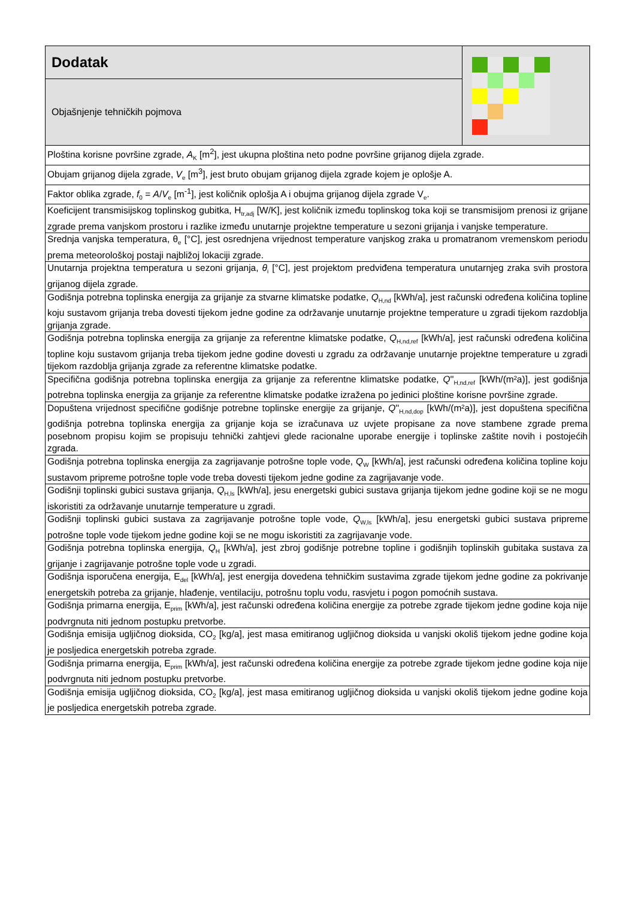| Dodatak | |
| Objašnjenje tehničkih pojmova | |
| Ploština korisne površine zgrade, A<sub>K</sub> [m<sup>2</sup>], jest ukupna ploština neto podne površine grijanog dijela zgrade. | |
| Obujam grijanog dijela zgrade, V<sub>e</sub> [m<sup>3</sup>], jest bruto obujam grijanog dijela zgrade kojem je oplošje A. | |
| Faktor oblika zgrade, f<sub>0</sub> = A / V<sub>e</sub> [m<sup>-1</sup>], jest količnik oplošja A i obujma grijanog dijela zgrade V<sub>e</sub>. | |
| Koeficijent transmisijskog toplinskog gubitka, H<sub>tr,adj</sub> [W/K], jest količnik između toplinskog toka koji se transmisijom prenosi iz grijane zgrade prema vanjskom prostoru i razlike između unutarnje projektne temperature u sezoni grijanja i vanjske temperature. | |
| Srednja vanjska temperatura, θ<sub>e</sub> [°C], jest osrednjena vrijednost temperature vanjskog zraka u promatranom vremenskom periodu prema meteorološkoj postaji najbližoj lokaciji zgrade. | |
| Unutarnja projektna temperatura u sezoni grijanja, θ<sub>i</sub> [°C], jest projektom predviđena temperatura unutarnjeg zraka svih prostora grijanog dijela zgrade. | |
| Godišnja potrebna toplinska energija za grijanje za stvarne klimatske podatke, Q<sub>H,nd</sub> [kWh/a], jest računski određena količina topline koju sustavom grijanja treba dovesti tijekom jedne godine za održavanje unutarnje projektne temperature u zgradi tijekom razdoblja grijanja zgrade. | |
| Godišnja potrebna toplinska energija za grijanje za referentne klimatske podatke, Q<sub>H,nd,ref</sub> [kWh/a], jest računski određena količina topline koju sustavom grijanja treba tijekom jedne godine dovesti u zgradu za održavanje unutarnje projektne temperature u zgradi tijekom razdoblja grijanja zgrade za referentne klimatske podatke. | |
| Specifična godišnja potrebna toplinska energija za grijanje za referentne klimatske podatke, Q ''<sub>H,nd,ref</sub> [kWh/(m²a)], jest godišnja potrebna toplinska energija za grijanje za referentne klimatske podatke izražena po jedinici ploštine korisne površine zgrade. | |
| Dopuštena vrijednost specifične godišnje potrebne toplinske energije za grijanje, Q ''<sub>H,nd,dop</sub> [kWh/(m²a)], jest dopuštena specifična godišnja potrebna toplinska energija za grijanje koja se izračunava uz uvjete propisane za nove stambene zgrade prema posebnom propisu kojim se propisuju tehnički zahtjevi glede racionalne uporabe energije i toplinske zaštite novih i postojećih zgrada. | |
| Godišnja potrebna toplinska energija za zagrijavanje potrošne tople vode, Q<sub>W</sub> [kWh/a], jest računski određena količina topline koju sustavom pripreme potrošne tople vode treba dovesti tijekom jedne godine za zagrijavanje vode. | |
| Godišnji toplinski gubici sustava grijanja, Q<sub>H,ls</sub> [kWh/a], jesu energetski gubici sustava grijanja tijekom jedne godine koji se ne mogu iskoristiti za održavanje unutarnje temperature u zgradi. | |
| Godišnji toplinski gubici sustava za zagrijavanje potrošne tople vode, Q<sub>W,ls</sub> [kWh/a], jesu energetski gubici sustava pripreme potrošne tople vode tijekom jedne godine koji se ne mogu iskoristiti za zagrijavanje vode. | |
| Godišnja potrebna toplinska energija, Q<sub>H</sub> [kWh/a], jest zbroj godišnje potrebne topline i godišnjih toplinskih gubitaka sustava za grijanje i zagrijavanje potrošne tople vode u zgradi. | |
| Godišnja isporučena energija, E<sub>del</sub> [kWh/a], jest energija dovedena tehničkim sustavima zgrade tijekom jedne godine za pokrivanje energetskih potreba za grijanje, hlađenje, ventilaciju, potrošnu toplu vodu, rasvjetu i pogon pomoćnih sustava. | |
| Godišnja primarna energija, E<sub>prim</sub> [kWh/a], jest računski određena količina energije za potrebe zgrade tijekom jedne godine koja nije podvrgnuta niti jednom postupku pretvorbe. | |
| Godišnja emisija ugljičnog dioksida, CO<sub>2</sub> [kg/a], jest masa emitiranog ugljičnog dioksida u vanjski okoliš tijekom jedne godine koja je posljedica energetskih potreba zgrade. | |
| Godišnja primarna energija, E<sub>prim</sub> [kWh/a], jest računski određena količina energije za potrebe zgrade tijekom jedne godine koja nije podvrgnuta niti jednom postupku pretvorbe. | |
| Godišnja emisija ugljičnog dioksida, CO<sub>2</sub> [kg/a], jest masa emitiranog ugljičnog dioksida u vanjski okoliš tijekom jedne godine koja je posljedica energetskih potreba zgrade. | |